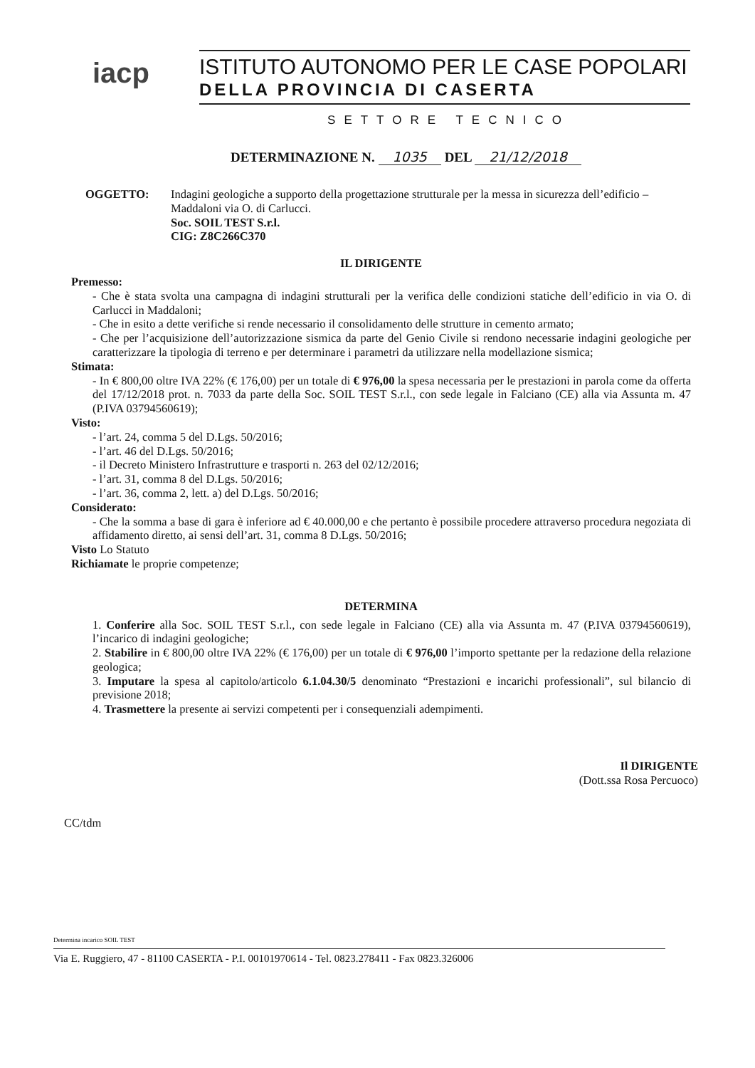iacp
ISTITUTO AUTONOMO PER LE CASE POPOLARI
DELLA PROVINCIA DI CASERTA
SETTORE TECNICO
DETERMINAZIONE N. 1035 DEL 21/12/2018
OGGETTO: Indagini geologiche a supporto della progettazione strutturale per la messa in sicurezza dell’edificio – Maddaloni via O. di Carlucci.
Soc. SOIL TEST S.r.l.
CIG: Z8C266C370
IL DIRIGENTE
Premesso:
- Che è stata svolta una campagna di indagini strutturali per la verifica delle condizioni statiche dell’edificio in via O. di Carlucci in Maddaloni;
- Che in esito a dette verifiche si rende necessario il consolidamento delle strutture in cemento armato;
- Che per l’acquisizione dell’autorizzazione sismica da parte del Genio Civile si rendono necessarie indagini geologiche per caratterizzare la tipologia di terreno e per determinare i parametri da utilizzare nella modellazione sismica;
Stimata:
- In € 800,00 oltre IVA 22% (€ 176,00) per un totale di € 976,00 la spesa necessaria per le prestazioni in parola come da offerta del 17/12/2018 prot. n. 7033 da parte della Soc. SOIL TEST S.r.l., con sede legale in Falciano (CE) alla via Assunta m. 47 (P.IVA 03794560619);
Visto:
- l’art. 24, comma 5 del D.Lgs. 50/2016;
- l’art. 46 del D.Lgs. 50/2016;
- il Decreto Ministero Infrastrutture e trasporti n. 263 del 02/12/2016;
- l’art. 31, comma 8 del D.Lgs. 50/2016;
- l’art. 36, comma 2, lett. a) del D.Lgs. 50/2016;
Considerato:
- Che la somma a base di gara è inferiore ad € 40.000,00 e che pertanto è possibile procedere attraverso procedura negoziata di affidamento diretto, ai sensi dell’art. 31, comma 8 D.Lgs. 50/2016;
Visto Lo Statuto
Richiamate le proprie competenze;
DETERMINA
1. Conferire alla Soc. SOIL TEST S.r.l., con sede legale in Falciano (CE) alla via Assunta m. 47 (P.IVA 03794560619), l’incarico di indagini geologiche;
2. Stabilire in € 800,00 oltre IVA 22% (€ 176,00) per un totale di € 976,00 l’importo spettante per la redazione della relazione geologica;
3. Imputare la spesa al capitolo/articolo 6.1.04.30/5 denominato “Prestazioni e incarichi professionali”, sul bilancio di previsione 2018;
4. Trasmettere la presente ai servizi competenti per i consequenziali adempimenti.
Il DIRIGENTE
(Dott.ssa Rosa Percuoco)
CC/tdm
Determina incarico SOIL TEST
Via E. Ruggiero, 47 - 81100 CASERTA - P.I. 00101970614 - Tel. 0823.278411 - Fax 0823.326006